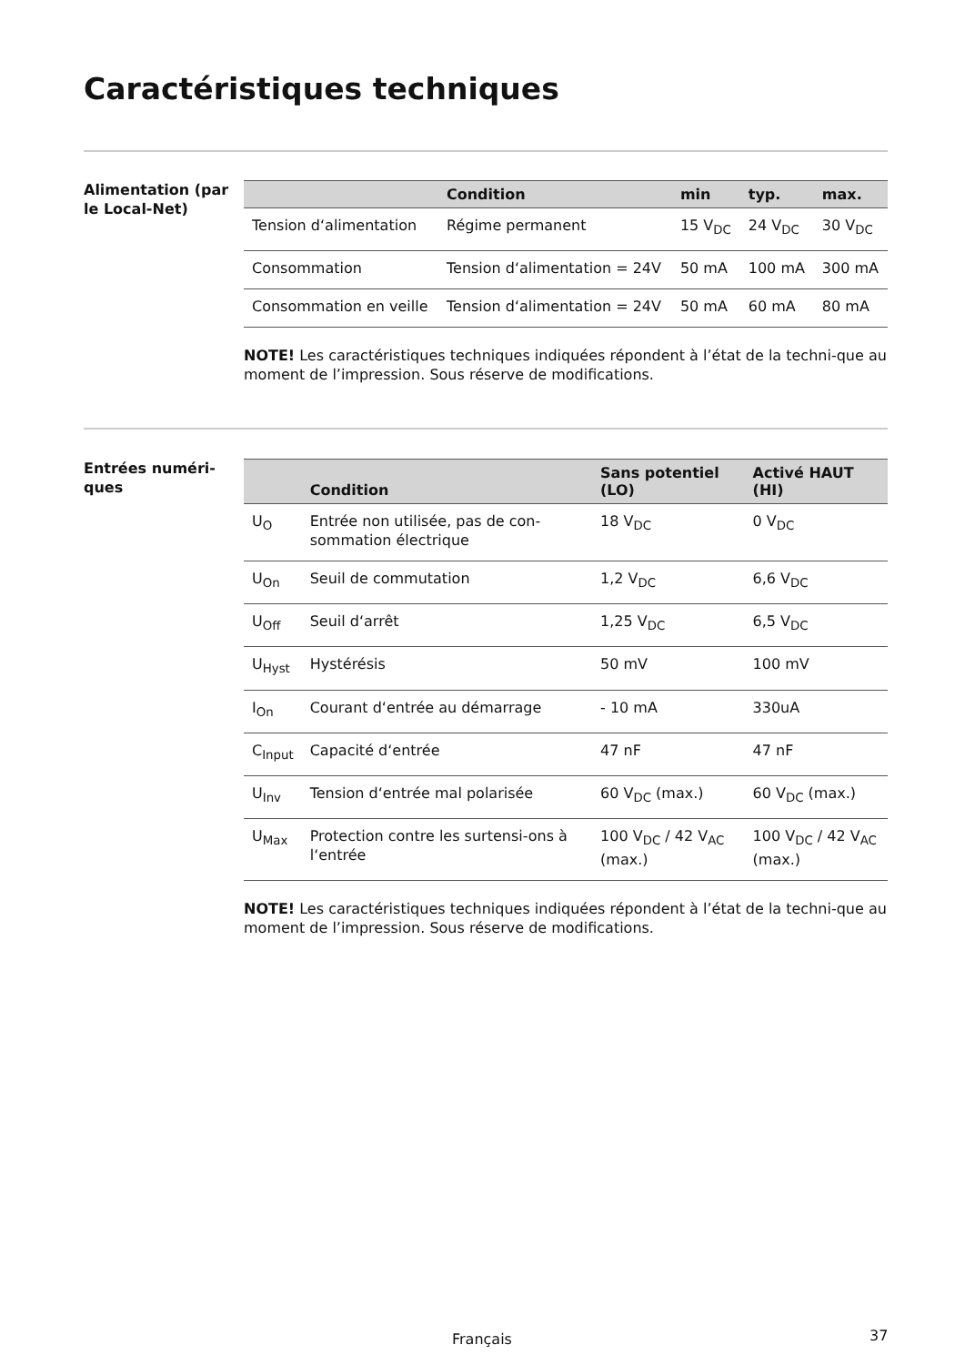Caractéristiques techniques
Alimentation (par le Local-Net)
| | Condition | min | typ. | max. |
| --- | --- | --- | --- | --- |
| Tension d‘alimentation | Régime permanent | 15 V<sub>DC</sub> | 24 V<sub>DC</sub> | 30 V<sub>DC</sub> |
| Consommation | Tension d‘alimentation = 24V | 50 mA | 100 mA | 300 mA |
| Consommation en veille | Tension d‘alimentation = 24V | 50 mA | 60 mA | 80 mA |
NOTE! Les caractéristiques techniques indiquées répondent à l’état de la techni-que au moment de l’impression. Sous réserve de modifications.
Entrées numéri-ques
| | Condition | Sans potentiel (LO) | Activé HAUT (HI) |
| --- | --- | --- | --- |
| U<sub>O</sub> | Entrée non utilisée, pas de con-sommation électrique | 18 V<sub>DC</sub> | 0 V<sub>DC</sub> |
| U<sub>On</sub> | Seuil de commutation | 1,2 V<sub>DC</sub> | 6,6 V<sub>DC</sub> |
| U<sub>Off</sub> | Seuil d‘arrêt | 1,25 V<sub>DC</sub> | 6,5 V<sub>DC</sub> |
| U<sub>Hyst</sub> | Hystérésis | 50 mV | 100 mV |
| I<sub>On</sub> | Courant d‘entrée au démarrage | - 10 mA | 330uA |
| C<sub>Input</sub> | Capacité d‘entrée | 47 nF | 47 nF |
| U<sub>Inv</sub> | Tension d‘entrée mal polarisée | 60 V<sub>DC</sub> (max.) | 60 V<sub>DC</sub> (max.) |
| U<sub>Max</sub> | Protection contre les surtensi-ons à l‘entrée | 100 V<sub>DC</sub> / 42 V<sub>AC</sub> (max.) | 100 V<sub>DC</sub> / 42 V<sub>AC</sub> (max.) |
NOTE! Les caractéristiques techniques indiquées répondent à l’état de la techni-que au moment de l’impression. Sous réserve de modifications.
Français 37